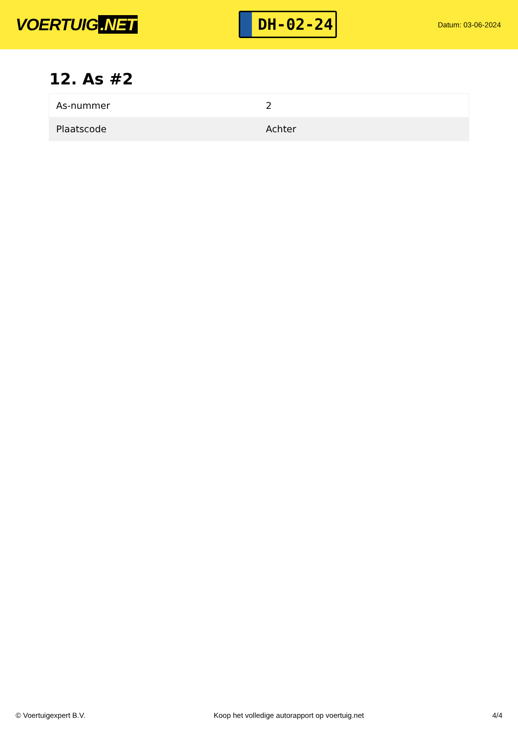VOERTUIG.NET
DH-02-24
Datum: 03-06-2024
12. As #2
| As-nummer | 2 |
| Plaatscode | Achter |
© Voertuigexpert B.V. Koop het volledige autorapport op voertuig.net 4/4